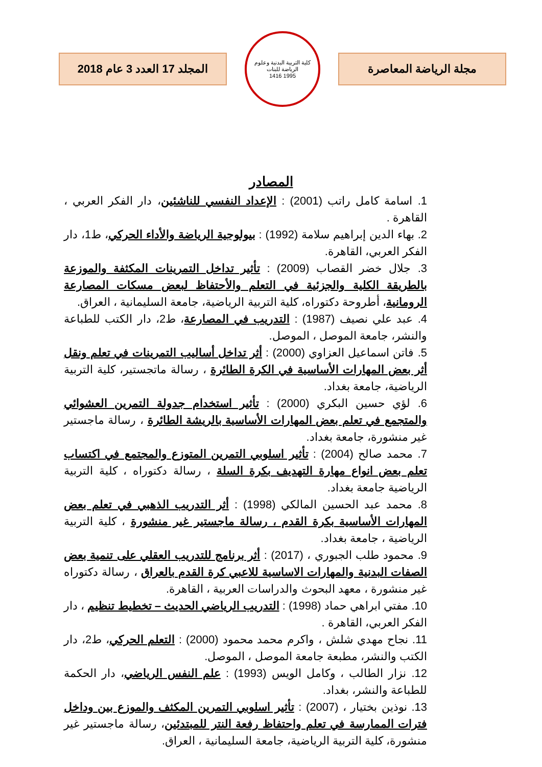مجلة الرياضة المعاصرة
كلية التربية البدنية وعلوم الرياضة للبنات
1995 1416
المجلد 17 العدد 3 عام 2018
المصادر
1. اسامة كامل راتب (2001) : الإعداد النفسي للناشئين، دار الفكر العربي ، القاهرة .
2. بهاء الدين إبراهيم سلامة (1992) : بيولوجية الرياضة والأداء الحركي، ط1، دار الفكر العربي، القاهرة.
3. جلال خضر القصاب (2009) : تأثير تداخل التمرينات المكثفة والموزعة بالطريقة الكلية والجزئية في التعلم والأحتفاظ لبعض مسكات المصارعة الرومانية، أطروحة دكتوراه، كلية التربية الرياضية، جامعة السليمانية ، العراق.
4. عبد علي نصيف (1987) : التدريب في المصارعة، ط2، دار الكتب للطباعة والنشر، جامعة الموصل ، الموصل.
5. فاتن اسماعيل العزاوي (2000) : أثر تداخل أساليب التمرينات في تعلم ونقل أثر بعض المهارات الأساسية في الكرة الطائرة ، رسالة ماتجستير، كلية التربية الرياضية، جامعة بغداد.
6. لؤي حسين البكري (2000) : تأثير استخدام جدولة التمرين العشوائي والمتجمع في تعلم بعض المهارات الأساسية بالريشة الطائرة ، رسالة ماجستير غير منشورة، جامعة بغداد.
7. محمد صالح (2004) : تأثير اسلوبي التمرين المتوزع والمجتمع في اكتساب تعلم بعض انواع مهارة التهديف بكرة السلة ، رسالة دكتوراه ، كلية التربية الرياضية جامعة بغداد.
8. محمد عبد الحسين المالكي (1998) : أثر التدريب الذهبي في تعلم بعض المهارات الأساسية بكرة القدم ، رسالة ماجستير غير منشورة ، كلية التربية الرياضية ، جامعة بغداد.
9. محمود طلب الجبوري ، (2017) : أثر برنامج للتدريب العقلي على تنمية بعض الصفات البدنية والمهارات الاساسية للاعبي كرة القدم بالعراق ، رسالة دكتوراه غير منشورة ، معهد البحوث والدراسات العربية ، القاهرة.
10. مفتي ابراهي حماد (1998) : التدريب الرياضي الحديث – تخطيط تنظيم ، دار الفكر العربي، القاهرة .
11. نجاح مهدي شلش ، واكرم محمد محمود (2000) : التعلم الحركي، ط2، دار الكتب والنشر، مطبعة جامعة الموصل ، الموصل.
12. نزار الطالب ، وكامل الويس (1993) : علم النفس الرياضي، دار الحكمة للطباعة والنشر، بغداد.
13. نوذين بختيار ، (2007) : تأثير اسلوبي التمرين المكثف والموزع بين وداخل فترات الممارسة في تعلم واحتفاظ رفعة النتر للمبتدئين، رسالة ماجستير غير منشورة، كلية التربية الرياضية، جامعة السليمانية ، العراق.